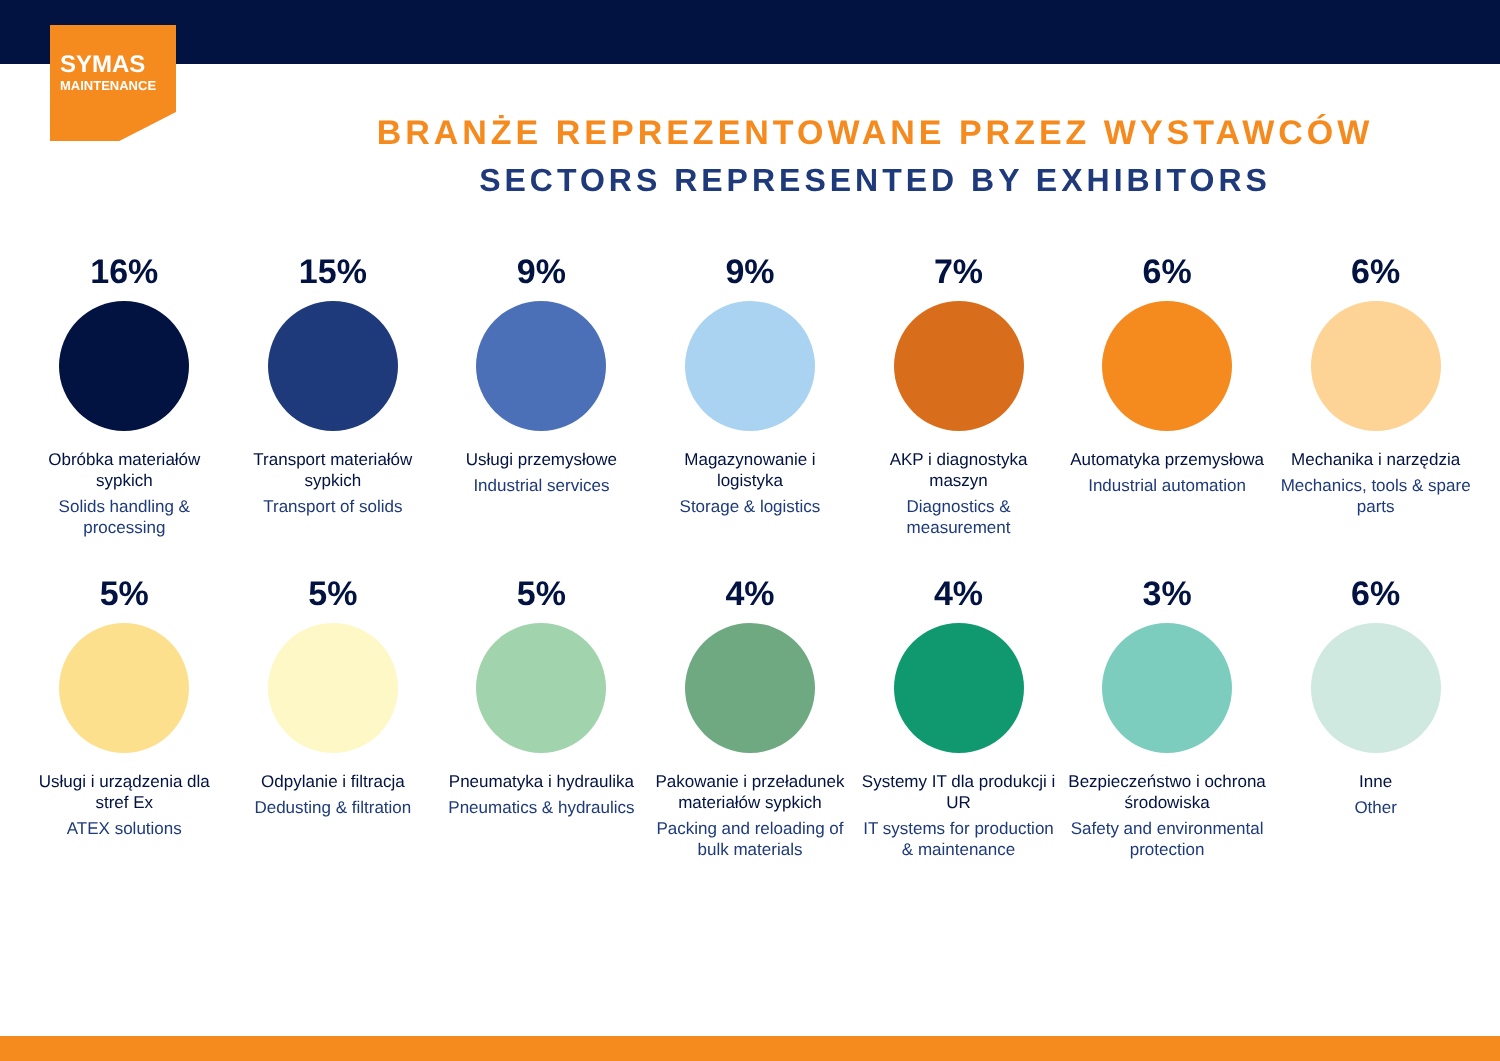SYMAS
MAINTENANCE
BRANŻE REPREZENTOWANE PRZEZ WYSTAWCÓW
SECTORS REPRESENTED BY EXHIBITORS
16%
Obróbka materiałów sypkich
Solids handling & processing
15%
Transport materiałów sypkich
Transport of solids
9%
Usługi przemysłowe
Industrial services
9%
Magazynowanie i logistyka
Storage & logistics
7%
AKP i diagnostyka maszyn
Diagnostics & measurement
6%
Automatyka przemysłowa
Industrial automation
6%
Mechanika i narzędzia
Mechanics, tools & spare parts
5%
Usługi i urządzenia dla stref Ex
ATEX solutions
5%
Odpylanie i filtracja
Dedusting & filtration
5%
Pneumatyka i hydraulika
Pneumatics & hydraulics
4%
Pakowanie i przeładunek materiałów sypkich
Packing and reloading of bulk materials
4%
Systemy IT dla produkcji i UR
IT systems for production & maintenance
3%
Bezpieczeństwo i ochrona środowiska
Safety and environmental protection
6%
Inne
Other